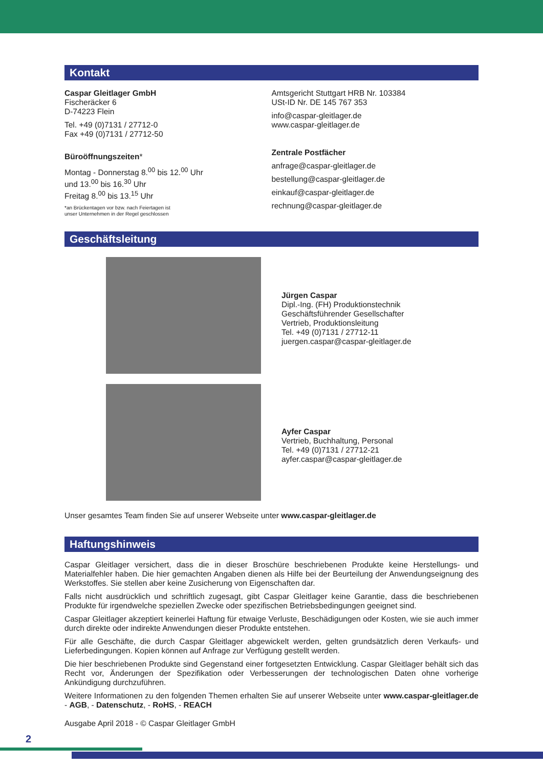Kontakt
Caspar Gleitlager GmbH
Fischeräcker 6
D-74223 Flein
Tel. +49 (0)7131 / 27712-0
Fax +49 (0)7131 / 27712-50
Büroöffnungszeiten*
Montag - Donnerstag 8.<sup>00</sup> bis 12.<sup>00</sup> Uhr
und 13.<sup>00</sup> bis 16.<sup>30</sup> Uhr
Freitag 8.<sup>00</sup> bis 13.<sup>15</sup> Uhr
*an Brückentagen vor bzw. nach Feiertagen ist
unser Unternehmen in der Regel geschlossen
Amtsgericht Stuttgart HRB Nr. 103384
USt-ID Nr. DE 145 767 353
info@caspar-gleitlager.de
www.caspar-gleitlager.de
Zentrale Postfächer
anfrage@caspar-gleitlager.de
bestellung@caspar-gleitlager.de
einkauf@caspar-gleitlager.de
rechnung@caspar-gleitlager.de
Geschäftsleitung
Jürgen Caspar
Dipl.-Ing. (FH) Produktionstechnik
Geschäftsführender Gesellschafter
Vertrieb, Produktionsleitung
Tel. +49 (0)7131 / 27712-11
juergen.caspar@caspar-gleitlager.de
Ayfer Caspar
Vertrieb, Buchhaltung, Personal
Tel. +49 (0)7131 / 27712-21
ayfer.caspar@caspar-gleitlager.de
Unser gesamtes Team finden Sie auf unserer Webseite unter www.caspar-gleitlager.de
Haftungshinweis
Caspar Gleitlager versichert, dass die in dieser Broschüre beschriebenen Produkte keine Herstellungs- und Materialfehler haben. Die hier gemachten Angaben dienen als Hilfe bei der Beurteilung der Anwendungseignung des Werkstoffes. Sie stellen aber keine Zusicherung von Eigenschaften dar.
Falls nicht ausdrücklich und schriftlich zugesagt, gibt Caspar Gleitlager keine Garantie, dass die beschriebenen Produkte für irgendwelche speziellen Zwecke oder spezifischen Betriebsbedingungen geeignet sind.
Caspar Gleitlager akzeptiert keinerlei Haftung für etwaige Verluste, Beschädigungen oder Kosten, wie sie auch immer durch direkte oder indirekte Anwendungen dieser Produkte entstehen.
Für alle Geschäfte, die durch Caspar Gleitlager abgewickelt werden, gelten grundsätzlich deren Verkaufs- und Lieferbedingungen. Kopien können auf Anfrage zur Verfügung gestellt werden.
Die hier beschriebenen Produkte sind Gegenstand einer fortgesetzten Entwicklung. Caspar Gleitlager behält sich das Recht vor, Änderungen der Spezifikation oder Verbesserungen der technologischen Daten ohne vorherige Ankündigung durchzuführen.
Weitere Informationen zu den folgenden Themen erhalten Sie auf unserer Webseite unter www.caspar-gleitlager.de - AGB, - Datenschutz, - RoHS, - REACH
Ausgabe April 2018 - © Caspar Gleitlager GmbH
2